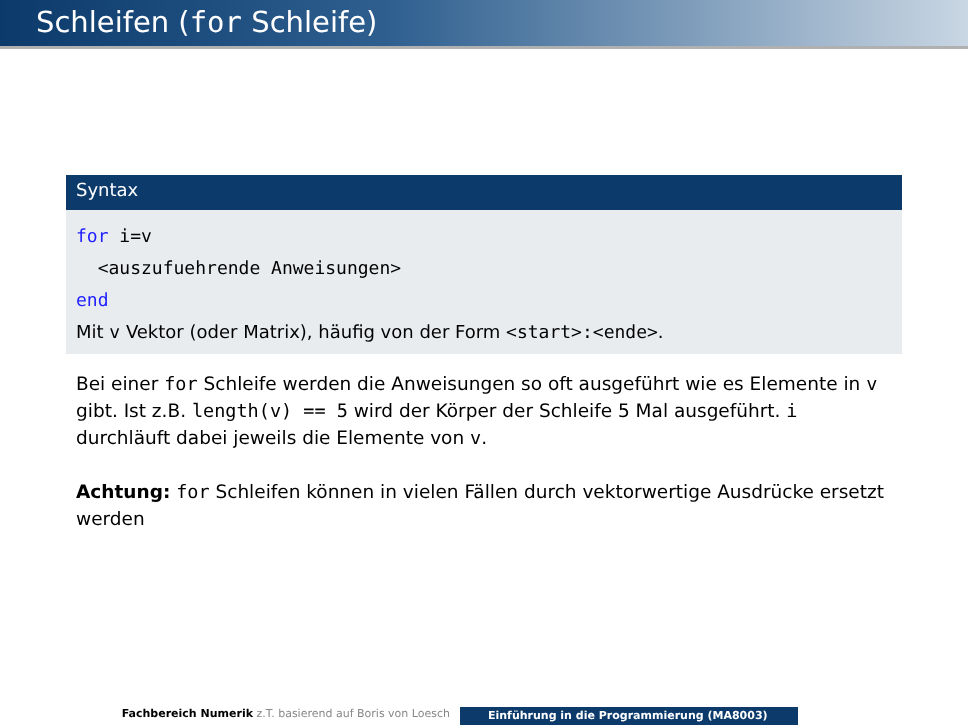Schleifen (for Schleife)
Syntax
for i=v
<auszufuehrende Anweisungen>
end
Mit v Vektor (oder Matrix), häufig von der Form <start>:<ende>.
Bei einer for Schleife werden die Anweisungen so oft ausgeführt wie es Elemente in v gibt. Ist z.B. length(v) == 5 wird der Körper der Schleife 5 Mal ausgeführt. i durchläuft dabei jeweils die Elemente von v.
Achtung: for Schleifen können in vielen Fällen durch vektorwertige Ausdrücke ersetzt werden
Fachbereich Numerik z.T. basierend auf Boris von Loesch Einführung in die Programmierung (MA8003)